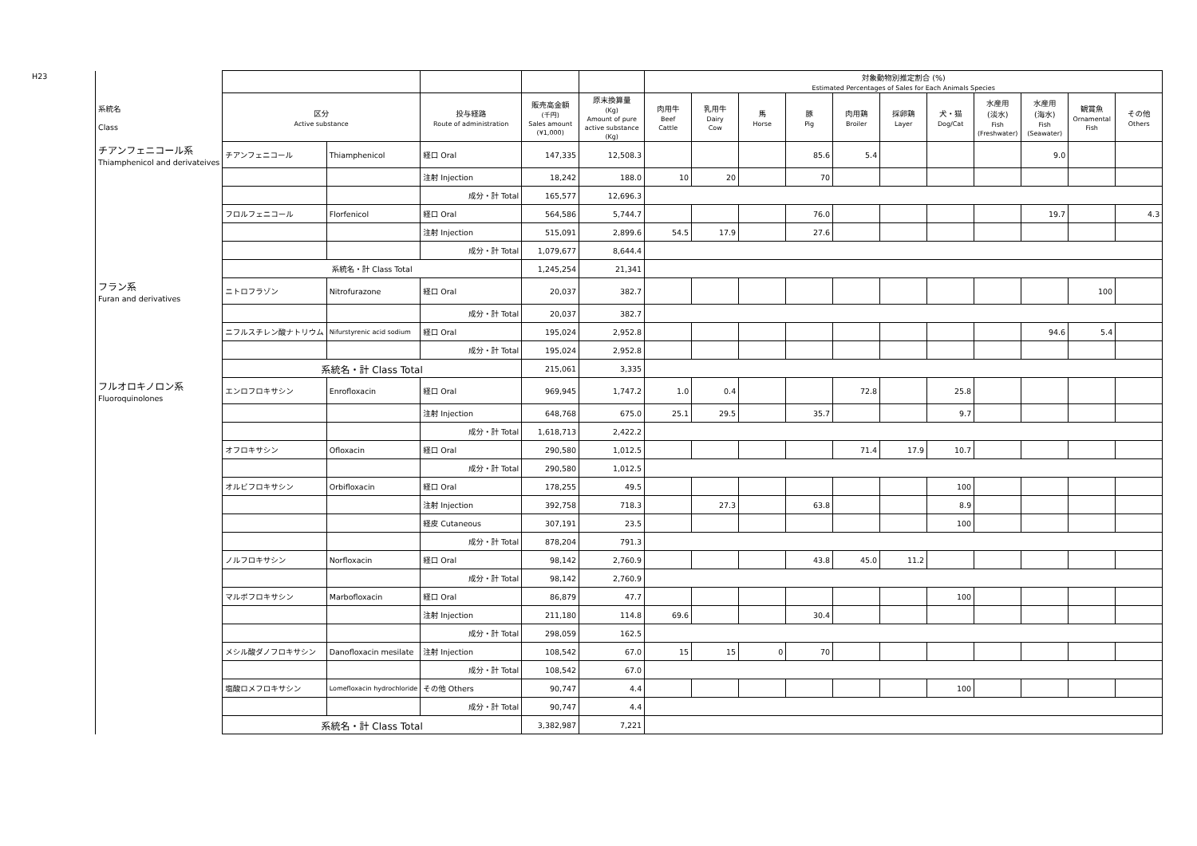| H23 | | | | | | | 対象動物別推定割合 (%) Estimated Percentages of Sales for Each Animals Species | | | | | | | | | | |
| --- | --- | --- | --- | --- | --- | --- | --- | --- | --- | --- | --- | --- | --- | --- | --- | --- | --- |
| | 系統名 Class | 区分 Active substance | | 投与経路 Route of administration | 販売高金額 (千円) Sales amount (¥1,000) | 原末換算量 (Kg) Amount of pure active substance (Kg) | 肉用牛 Beef Cattle | 乳用牛 Dairy Cow | 馬 Horse | 豚 Pig | 肉用鶏 Broiler | 採卵鶏 Layer | 犬・猫 Dog/Cat | 水産用 (淡水) Fish (Freshwater) | 水産用 (海水) Fish (Seawater) | 観賞魚 Ornamental Fish | その他 Others |
| | チアンフェニコール系 Thiamphenicol and derivateives | チアンフェニコール | Thiamphenicol | 経口 Oral | 147,335 | 12,508.3 | | | | 85.6 | 5.4 | | | | 9.0 | | |
| | | | | 注射 Injection | 18,242 | 188.0 | 10 | 20 | | 70 | | | | | | | |
| | | | | 成分・計 Total | 165,577 | 12,696.3 | | | | | | | | | | | |
| | | フロルフェニコール | Florfenicol | 経口 Oral | 564,586 | 5,744.7 | | | | 76.0 | | | | | 19.7 | | 4.3 |
| | | | | 注射 Injection | 515,091 | 2,899.6 | 54.5 | 17.9 | | 27.6 | | | | | | | |
| | | | | 成分・計 Total | 1,079,677 | 8,644.4 | | | | | | | | | | | |
| | | 系統名・計 Class Total | | | 1,245,254 | 21,341 | | | | | | | | | | | |
| | フラン系 Furan and derivatives | ニトロフラゾン | Nitrofurazone | 経口 Oral | 20,037 | 382.7 | | | | | | | | | | 100 | |
| | | | | 成分・計 Total | 20,037 | 382.7 | | | | | | | | | | | |
| | | ニフルスチレン酸ナトリウム | Nifurstyrenic acid sodium | 経口 Oral | 195,024 | 2,952.8 | | | | | | | | | 94.6 | 5.4 | |
| | | | | 成分・計 Total | 195,024 | 2,952.8 | | | | | | | | | | | |
| | | 系統名・計 Class Total | | | 215,061 | 3,335 | | | | | | | | | | | |
| | フルオロキノロン系 Fluoroquinolones | エンロフロキサシン | Enrofloxacin | 経口 Oral | 969,945 | 1,747.2 | 1.0 | 0.4 | | | 72.8 | | 25.8 | | | | |
| | | | | 注射 Injection | 648,768 | 675.0 | 25.1 | 29.5 | | 35.7 | | | 9.7 | | | | |
| | | | | 成分・計 Total | 1,618,713 | 2,422.2 | | | | | | | | | | | |
| | | オフロキサシン | Ofloxacin | 経口 Oral | 290,580 | 1,012.5 | | | | | 71.4 | 17.9 | 10.7 | | | | |
| | | | | 成分・計 Total | 290,580 | 1,012.5 | | | | | | | | | | | |
| | | オルビフロキサシン | Orbifloxacin | 経口 Oral | 178,255 | 49.5 | | | | | | | 100 | | | | |
| | | | | 注射 Injection | 392,758 | 718.3 | | 27.3 | | 63.8 | | | 8.9 | | | | |
| | | | | 経皮 Cutaneous | 307,191 | 23.5 | | | | | | | 100 | | | | |
| | | | | 成分・計 Total | 878,204 | 791.3 | | | | | | | | | | | |
| | | ノルフロキサシン | Norfloxacin | 経口 Oral | 98,142 | 2,760.9 | | | | 43.8 | 45.0 | 11.2 | | | | | |
| | | | | 成分・計 Total | 98,142 | 2,760.9 | | | | | | | | | | | |
| | | マルボフロキサシン | Marbofloxacin | 経口 Oral | 86,879 | 47.7 | | | | | | | 100 | | | | |
| | | | | 注射 Injection | 211,180 | 114.8 | 69.6 | | | 30.4 | | | | | | | |
| | | | | 成分・計 Total | 298,059 | 162.5 | | | | | | | | | | | |
| | | メシル酸ダノフロキサシン | Danofloxacin mesilate | 注射 Injection | 108,542 | 67.0 | 15 | 15 | 0 | 70 | | | | | | | |
| | | | | 成分・計 Total | 108,542 | 67.0 | | | | | | | | | | | |
| | | 塩酸ロメフロキサシン | Lomefloxacin hydrochloride | その他 Others | 90,747 | 4.4 | | | | | | | 100 | | | | |
| | | | | 成分・計 Total | 90,747 | 4.4 | | | | | | | | | | | |
| | | 系統名・計 Class Total | | | 3,382,987 | 7,221 | | | | | | | | | | | |